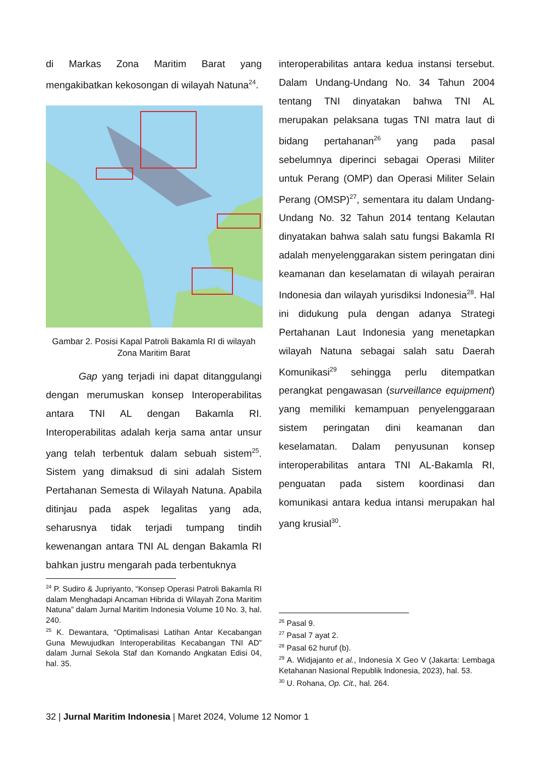di Markas Zona Maritim Barat yang mengakibatkan kekosongan di wilayah Natuna<sup>24</sup>.
Gambar 2. Posisi Kapal Patroli Bakamla RI di wilayah Zona Maritim Barat
Gap yang terjadi ini dapat ditanggulangi dengan merumuskan konsep Interoperabilitas antara TNI AL dengan Bakamla RI. Interoperabilitas adalah kerja sama antar unsur yang telah terbentuk dalam sebuah sistem<sup>25</sup>. Sistem yang dimaksud di sini adalah Sistem Pertahanan Semesta di Wilayah Natuna. Apabila ditinjau pada aspek legalitas yang ada, seharusnya tidak terjadi tumpang tindih kewenangan antara TNI AL dengan Bakamla RI bahkan justru mengarah pada terbentuknya
<sup>24</sup> P. Sudiro & Jupriyanto, “Konsep Operasi Patroli Bakamla RI dalam Menghadapi Ancaman Hibrida di Wilayah Zona Maritim Natuna” dalam Jurnal Maritim Indonesia Volume 10 No. 3, hal. 240.
<sup>25</sup> K. Dewantara, “Optimalisasi Latihan Antar Kecabangan Guna Mewujudkan Interoperabilitas Kecabangan TNI AD” dalam Jurnal Sekola Staf dan Komando Angkatan Edisi 04, hal. 35.
interoperabilitas antara kedua instansi tersebut. Dalam Undang-Undang No. 34 Tahun 2004 tentang TNI dinyatakan bahwa TNI AL merupakan pelaksana tugas TNI matra laut di bidang pertahanan<sup>26</sup> yang pada pasal sebelumnya diperinci sebagai Operasi Militer untuk Perang (OMP) dan Operasi Militer Selain Perang (OMSP)<sup>27</sup>, sementara itu dalam Undang-Undang No. 32 Tahun 2014 tentang Kelautan dinyatakan bahwa salah satu fungsi Bakamla RI adalah menyelenggarakan sistem peringatan dini keamanan dan keselamatan di wilayah perairan Indonesia dan wilayah yurisdiksi Indonesia<sup>28</sup>. Hal ini didukung pula dengan adanya Strategi Pertahanan Laut Indonesia yang menetapkan wilayah Natuna sebagai salah satu Daerah Komunikasi<sup>29</sup> sehingga perlu ditempatkan perangkat pengawasan (surveillance equipment) yang memiliki kemampuan penyelenggaraan sistem peringatan dini keamanan dan keselamatan. Dalam penyusunan konsep interoperabilitas antara TNI AL-Bakamla RI, penguatan pada sistem koordinasi dan komunikasi antara kedua intansi merupakan hal yang krusial<sup>30</sup>.
<sup>26</sup> Pasal 9.
<sup>27</sup> Pasal 7 ayat 2.
<sup>28</sup> Pasal 62 huruf (b).
<sup>29</sup> A. Widjajanto et al., Indonesia X Geo V (Jakarta: Lembaga Ketahanan Nasional Republik Indonesia, 2023), hal. 53.
<sup>30</sup> U. Rohana, Op. Cit., hal. 264.
32 | Jurnal Maritim Indonesia | Maret 2024, Volume 12 Nomor 1